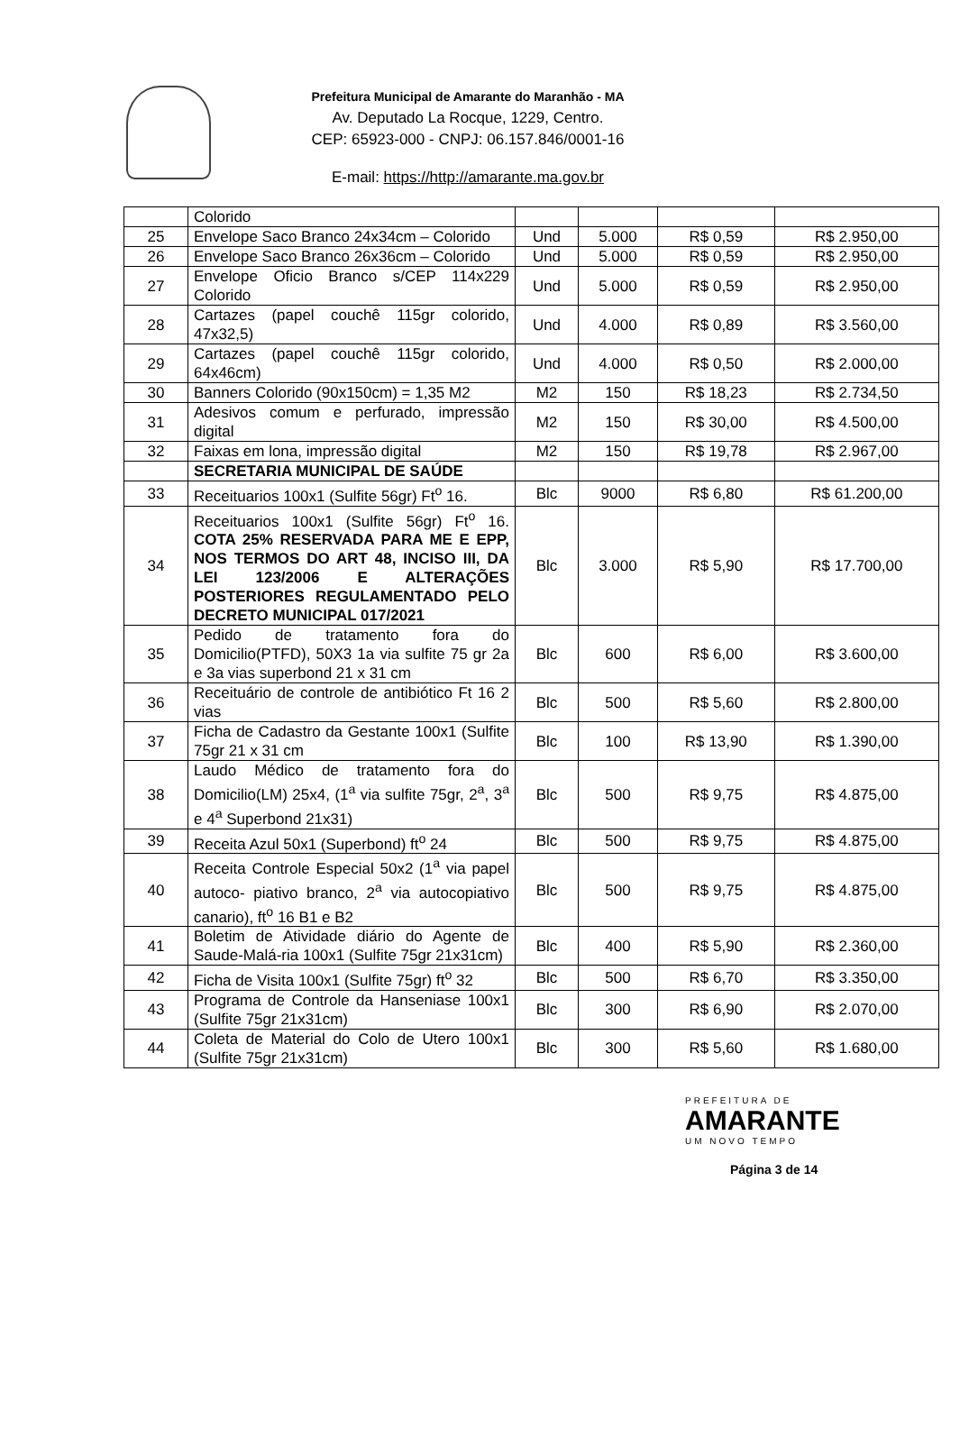Prefeitura Municipal de Amarante do Maranhão - MA
Av. Deputado La Rocque, 1229, Centro.
CEP: 65923-000 - CNPJ: 06.157.846/0001-16
E-mail: https://http://amarante.ma.gov.br
| | Colorido | | | | |
| 25 | Envelope Saco Branco 24x34cm – Colorido | Und | 5.000 | R$ 0,59 | R$ 2.950,00 |
| 26 | Envelope Saco Branco 26x36cm – Colorido | Und | 5.000 | R$ 0,59 | R$ 2.950,00 |
| 27 | Envelope Oficio Branco s/CEP 114x229 Colorido | Und | 5.000 | R$ 0,59 | R$ 2.950,00 |
| 28 | Cartazes (papel couchê 115gr colorido, 47x32,5) | Und | 4.000 | R$ 0,89 | R$ 3.560,00 |
| 29 | Cartazes (papel couchê 115gr colorido, 64x46cm) | Und | 4.000 | R$ 0,50 | R$ 2.000,00 |
| 30 | Banners Colorido (90x150cm) = 1,35 M2 | M2 | 150 | R$ 18,23 | R$ 2.734,50 |
| 31 | Adesivos comum e perfurado, impressão digital | M2 | 150 | R$ 30,00 | R$ 4.500,00 |
| 32 | Faixas em lona, impressão digital | M2 | 150 | R$ 19,78 | R$ 2.967,00 |
| | SECRETARIA MUNICIPAL DE SAÚDE | | | | |
| 33 | Receituarios 100x1 (Sulfite 56gr) Ft<sup>o</sup> 16. | Blc | 9000 | R$ 6,80 | R$ 61.200,00 |
| 34 | Receituarios 100x1 (Sulfite 56gr) Ft<sup>o</sup> 16. COTA 25% RESERVADA PARA ME E EPP, NOS TERMOS DO ART 48, INCISO III, DA LEI 123/2006 E ALTERAÇÕES POSTERIORES REGULAMENTADO PELO DECRETO MUNICIPAL 017/2021 | Blc | 3.000 | R$ 5,90 | R$ 17.700,00 |
| 35 | Pedido de tratamento fora do Domicilio(PTFD), 50X3 1a via sulfite 75 gr 2a e 3a vias superbond 21 x 31 cm | Blc | 600 | R$ 6,00 | R$ 3.600,00 |
| 36 | Receituário de controle de antibiótico Ft 16 2 vias | Blc | 500 | R$ 5,60 | R$ 2.800,00 |
| 37 | Ficha de Cadastro da Gestante 100x1 (Sulfite 75gr 21 x 31 cm | Blc | 100 | R$ 13,90 | R$ 1.390,00 |
| 38 | Laudo Médico de tratamento fora do Domicilio(LM) 25x4, (1<sup>a</sup> via sulfite 75gr, 2<sup>a</sup>, 3<sup>a</sup> e 4<sup>a</sup> Superbond 21x31) | Blc | 500 | R$ 9,75 | R$ 4.875,00 |
| 39 | Receita Azul 50x1 (Superbond) ft<sup>o</sup> 24 | Blc | 500 | R$ 9,75 | R$ 4.875,00 |
| 40 | Receita Controle Especial 50x2 (1<sup>a</sup> via papel autoco- piativo branco, 2<sup>a</sup> via autocopiativo canario), ft<sup>o</sup> 16 B1 e B2 | Blc | 500 | R$ 9,75 | R$ 4.875,00 |
| 41 | Boletim de Atividade diário do Agente de Saude-Malá-ria 100x1 (Sulfite 75gr 21x31cm) | Blc | 400 | R$ 5,90 | R$ 2.360,00 |
| 42 | Ficha de Visita 100x1 (Sulfite 75gr) ft<sup>o</sup> 32 | Blc | 500 | R$ 6,70 | R$ 3.350,00 |
| 43 | Programa de Controle da Hanseniase 100x1 (Sulfite 75gr 21x31cm) | Blc | 300 | R$ 6,90 | R$ 2.070,00 |
| 44 | Coleta de Material do Colo de Utero 100x1 (Sulfite 75gr 21x31cm) | Blc | 300 | R$ 5,60 | R$ 1.680,00 |
PREFEITURA DE
AMARANTE
UM NOVO TEMPO
Página 3 de 14